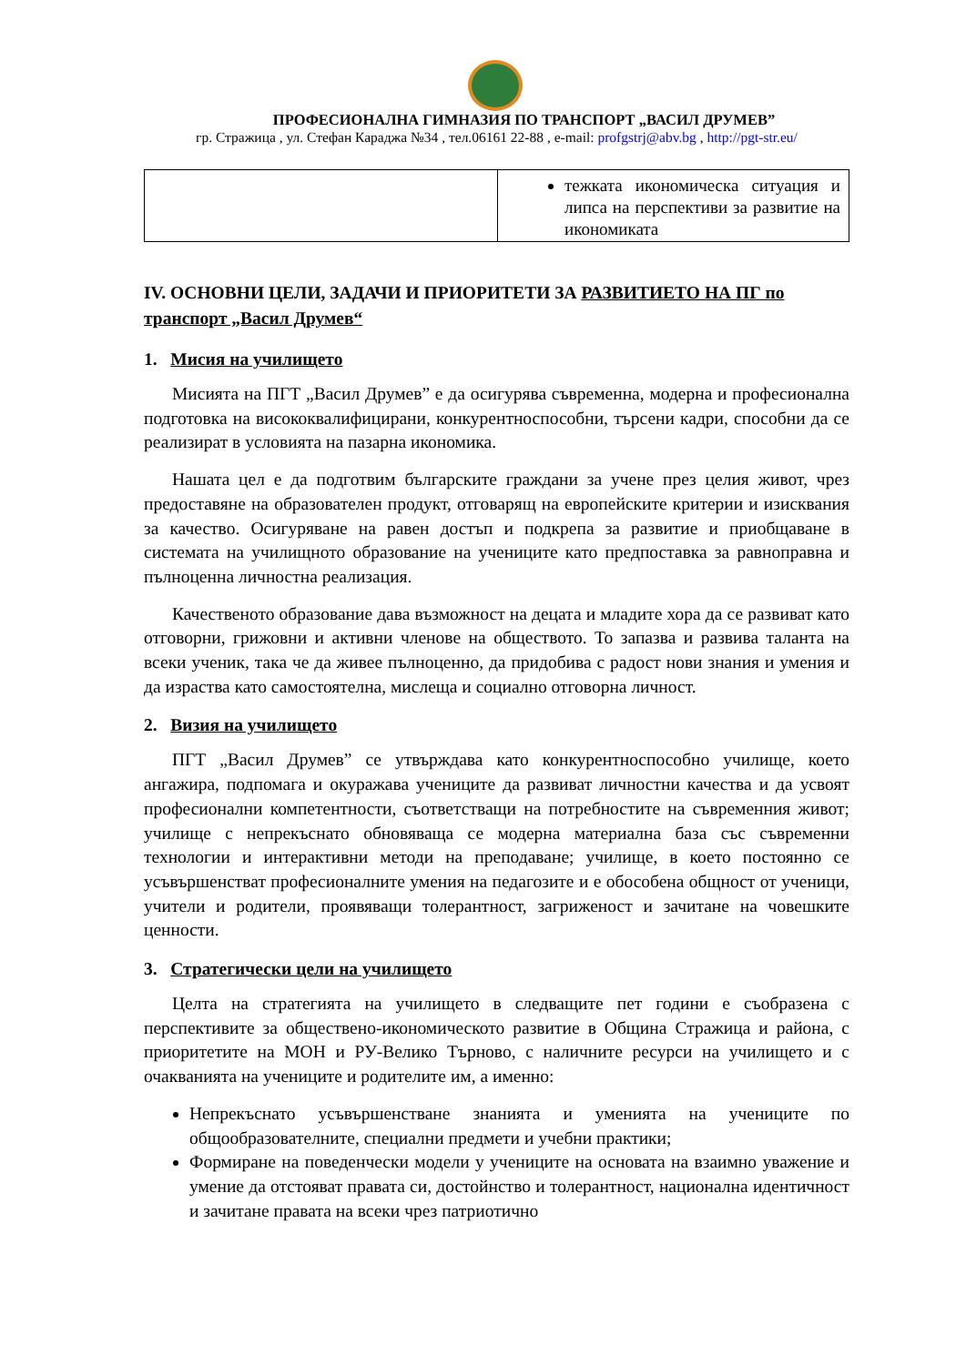ПРОФЕСИОНАЛНА ГИМНАЗИЯ ПО ТРАНСПОРТ „ВАСИЛ ДРУМЕВ”
гр. Стражица , ул. Стефан Караджа №34 , тел.06161 22-88 , e-mail: profgstrj@abv.bg , http://pgt-str.eu/
| | тежката икономическа ситуация и липса на перспективи за развитие на икономиката |
IV. ОСНОВНИ ЦЕЛИ, ЗАДАЧИ И ПРИОРИТЕТИ ЗА РАЗВИТИЕТО НА ПГ по транспорт „Васил Друмев“
1. Мисия на училището
Мисията на ПГТ „Васил Друмев” е да осигурява съвременна, модерна и професионална подготовка на висококвалифицирани, конкурентноспособни, търсени кадри, способни да се реализират в условията на пазарна икономика.
Нашата цел е да подготвим българските граждани за учене през целия живот, чрез предоставяне на образователен продукт, отговарящ на европейските критерии и изисквания за качество. Осигуряване на равен достъп и подкрепа за развитие и приобщаване в системата на училищното образование на учениците като предпоставка за равноправна и пълноценна личностна реализация.
Качественото образование дава възможност на децата и младите хора да се развиват като отговорни, грижовни и активни членове на обществото. То запазва и развива таланта на всеки ученик, така че да живее пълноценно, да придобива с радост нови знания и умения и да израства като самостоятелна, мислеща и социално отговорна личност.
2. Визия на училището
ПГТ „Васил Друмев” се утвърждава като конкурентноспособно училище, което ангажира, подпомага и окуражава учениците да развиват личностни качества и да усвоят професионални компетентности, съответстващи на потребностите на съвременния живот; училище с непрекъснато обновяваща се модерна материална база със съвременни технологии и интерактивни методи на преподаване; училище, в което постоянно се усъвършенстват професионалните умения на педагозите и е обособена общност от ученици, учители и родители, проявяващи толерантност, загриженост и зачитане на човешките ценности.
3. Стратегически цели на училището
Целта на стратегията на училището в следващите пет години е съобразена с перспективите за обществено-икономическото развитие в Община Стражица и района, с приоритетите на МОН и РУ-Велико Търново, с наличните ресурси на училището и с очакванията на учениците и родителите им, а именно:
Непрекъснато усъвършенстване знанията и уменията на учениците по общообразователните, специални предмети и учебни практики;
Формиране на поведенчески модели у учениците на основата на взаимно уважение и умение да отстояват правата си, достойнство и толерантност, национална идентичност и зачитане правата на всеки чрез патриотично